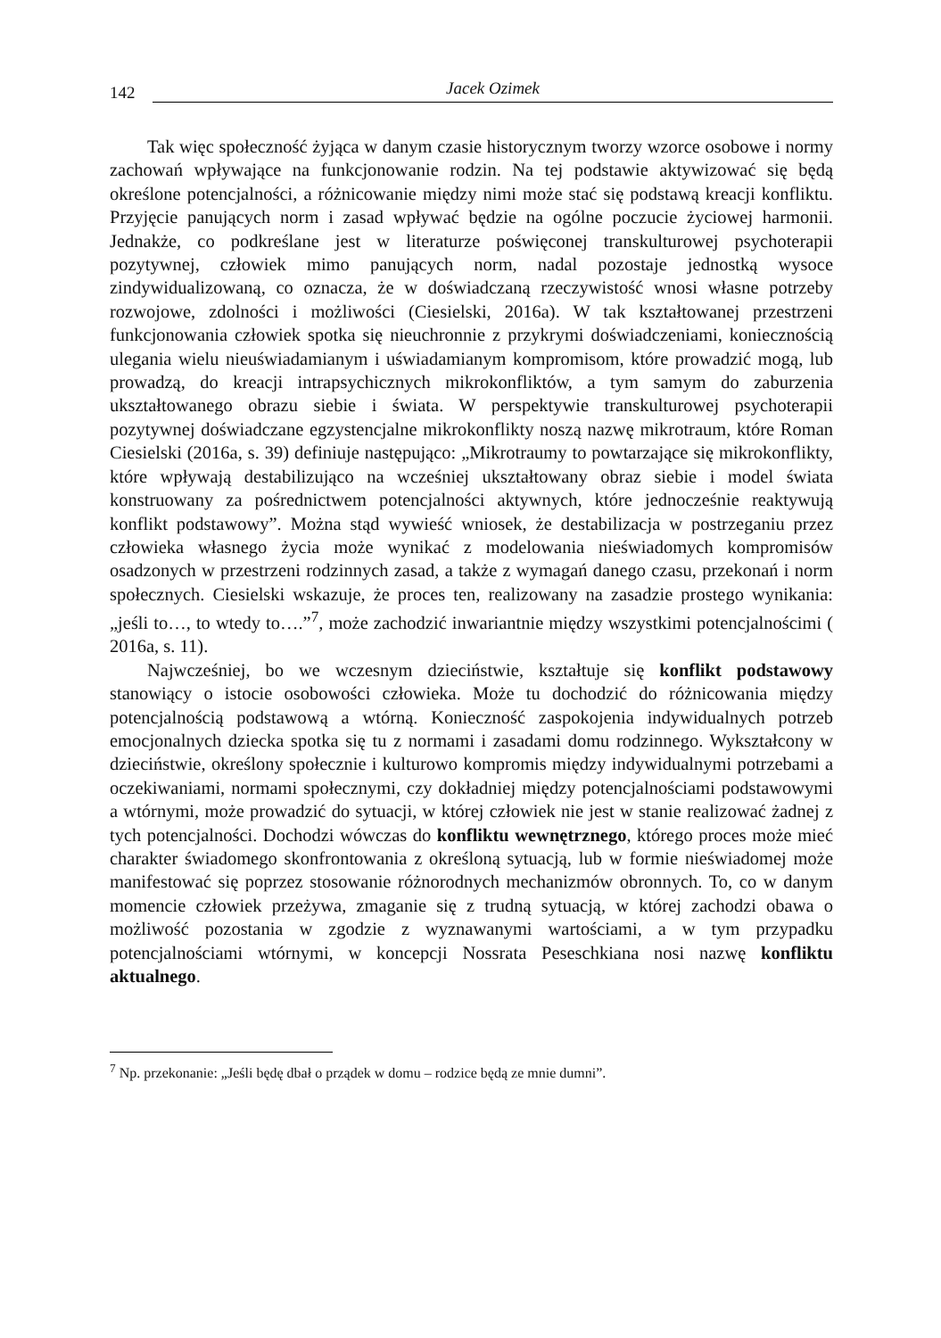142 Jacek Ozimek
Tak więc społeczność żyjąca w danym czasie historycznym tworzy wzorce osobowe i normy zachowań wpływające na funkcjonowanie rodzin. Na tej podstawie aktywizować się będą określone potencjalności, a różnicowanie między nimi może stać się podstawą kreacji konfliktu. Przyjęcie panujących norm i zasad wpływać będzie na ogólne poczucie życiowej harmonii. Jednakże, co podkreślane jest w literaturze poświęconej transkulturowej psychoterapii pozytywnej, człowiek mimo panujących norm, nadal pozostaje jednostką wysoce zindywidualizowaną, co oznacza, że w doświadczaną rzeczywistość wnosi własne potrzeby rozwojowe, zdolności i możliwości (Ciesielski, 2016a). W tak kształtowanej przestrzeni funkcjonowania człowiek spotka się nieuchronnie z przykrymi doświadczeniami, koniecznością ulegania wielu nieuświadamianym i uświadamianym kompromisom, które prowadzić mogą, lub prowadzą, do kreacji intrapsychicznych mikrokonfliktów, a tym samym do zaburzenia ukształtowanego obrazu siebie i świata. W perspektywie transkulturowej psychoterapii pozytywnej doświadczane egzystencjalne mikrokonflikty noszą nazwę mikrotraum, które Roman Ciesielski (2016a, s. 39) definiuje następująco: „Mikrotraumy to powtarzające się mikrokonflikty, które wpływają destabilizująco na wcześniej ukształtowany obraz siebie i model świata konstruowany za pośrednictwem potencjalności aktywnych, które jednocześnie reaktywują konflikt podstawowy”. Można stąd wywieść wniosek, że destabilizacja w postrzeganiu przez człowieka własnego życia może wynikać z modelowania nieświadomych kompromisów osadzonych w przestrzeni rodzinnych zasad, a także z wymagań danego czasu, przekonań i norm społecznych. Ciesielski wskazuje, że proces ten, realizowany na zasadzie prostego wynikania: „jeśli to…, to wtedy to….”<sup>7</sup>, może zachodzić inwariantnie między wszystkimi potencjalnościmi ( 2016a, s. 11).
Najwcześniej, bo we wczesnym dzieciństwie, kształtuje się konflikt podstawowy stanowiący o istocie osobowości człowieka. Może tu dochodzić do różnicowania między potencjalnością podstawową a wtórną. Konieczność zaspokojenia indywidualnych potrzeb emocjonalnych dziecka spotka się tu z normami i zasadami domu rodzinnego. Wykształcony w dzieciństwie, określony społecznie i kulturowo kompromis między indywidualnymi potrzebami a oczekiwaniami, normami społecznymi, czy dokładniej między potencjalnościami podstawowymi a wtórnymi, może prowadzić do sytuacji, w której człowiek nie jest w stanie realizować żadnej z tych potencjalności. Dochodzi wówczas do konfliktu wewnętrznego, którego proces może mieć charakter świadomego skonfrontowania z określoną sytuacją, lub w formie nieświadomej może manifestować się poprzez stosowanie różnorodnych mechanizmów obronnych. To, co w danym momencie człowiek przeżywa, zmaganie się z trudną sytuacją, w której zachodzi obawa o możliwość pozostania w zgodzie z wyznawanymi wartościami, a w tym przypadku potencjalnościami wtórnymi, w koncepcji Nossrata Peseschkiana nosi nazwę konfliktu aktualnego.
<sup>7</sup> Np. przekonanie: „Jeśli będę dbał o prządek w domu – rodzice będą ze mnie dumni”.